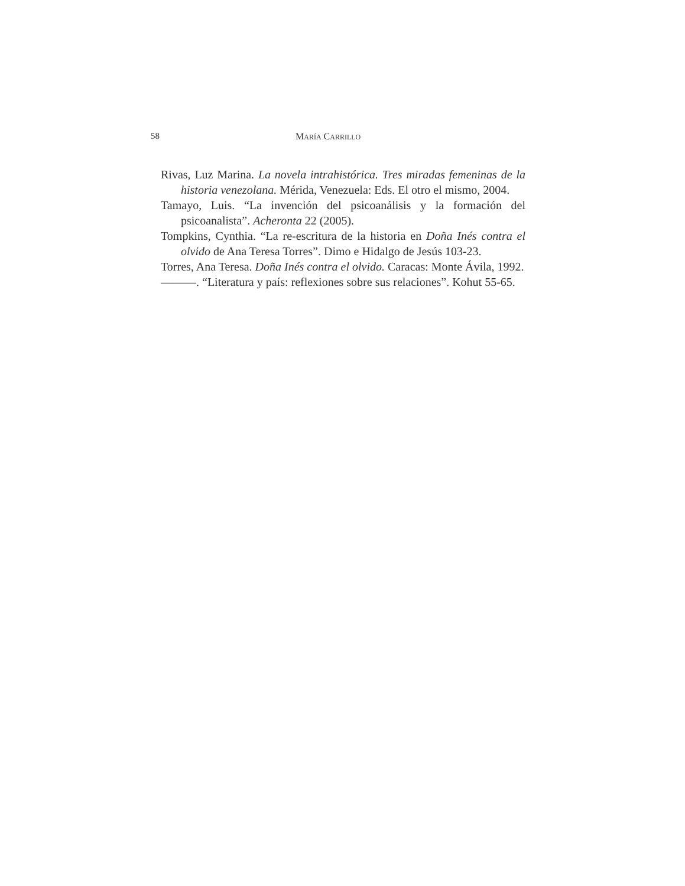58 MARÍA CARRILLO
Rivas, Luz Marina. La novela intrahistórica. Tres miradas femeninas de la historia venezolana. Mérida, Venezuela: Eds. El otro el mismo, 2004.
Tamayo, Luis. “La invención del psicoanálisis y la formación del psicoanalista”. Acheronta 22 (2005).
Tompkins, Cynthia. “La re-escritura de la historia en Doña Inés contra el olvido de Ana Teresa Torres”. Dimo e Hidalgo de Jesús 103-23.
Torres, Ana Teresa. Doña Inés contra el olvido. Caracas: Monte Ávila, 1992.
———. “Literatura y país: reflexiones sobre sus relaciones”. Kohut 55-65.